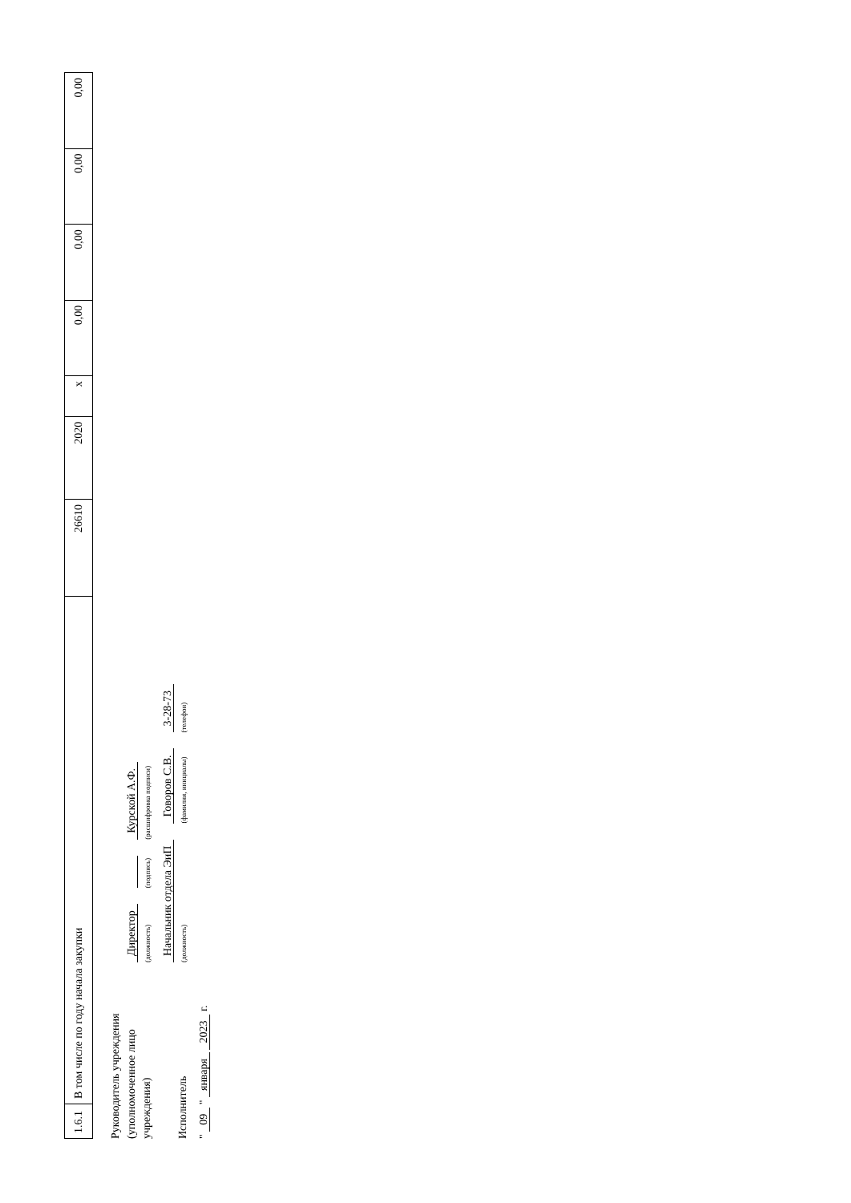| 1.6.1 | В том числе по году начала закупки | 26610 | 2020 | x | 0,00 | 0,00 | 0,00 | 0,00 |
Руководитель учреждения
(уполномоченное лицо учреждения)
Директор
(должность)
(подпись)
Курской А.Ф.
(расшифровка подписи)
Исполнитель
Начальник отдела ЭиП
(должность)
Говоров С.В.
(фамилия, инициалы)
3-28-73
(телефон)
" 09 " января 2023 г.